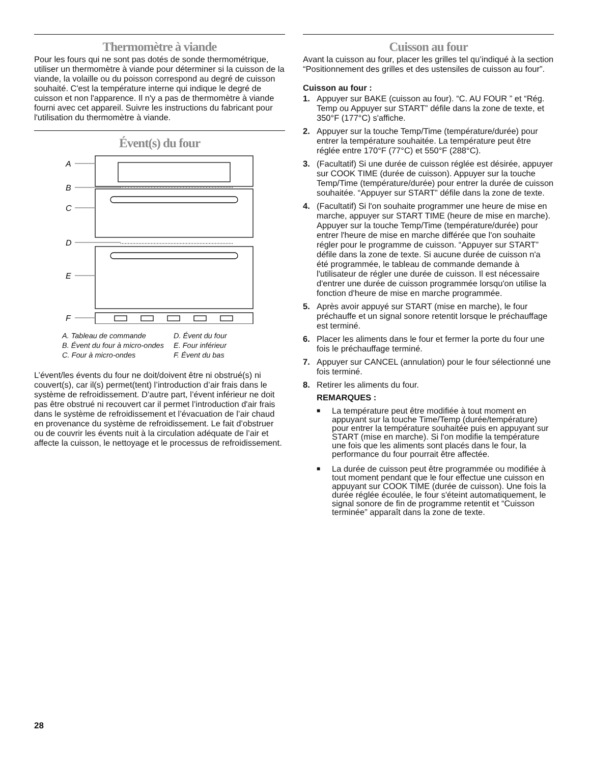Thermomètre à viande
Pour les fours qui ne sont pas dotés de sonde thermométrique, utiliser un thermomètre à viande pour déterminer si la cuisson de la viande, la volaille ou du poisson correspond au degré de cuisson souhaité. C'est la température interne qui indique le degré de cuisson et non l'apparence. Il n'y a pas de thermomètre à viande fourni avec cet appareil. Suivre les instructions du fabricant pour l'utilisation du thermomètre à viande.
Évent(s) du four
A
B
C
D
E
F
A. Tableau de commande
B. Évent du four à micro-ondes
C. Four à micro-ondes
D. Évent du four
E. Four inférieur
F. Évent du bas
L’évent/les évents du four ne doit/doivent être ni obstrué(s) ni couvert(s), car il(s) permet(tent) l’introduction d’air frais dans le système de refroidissement. D’autre part, l’évent inférieur ne doit pas être obstrué ni recouvert car il permet l’introduction d'air frais dans le système de refroidissement et l’évacuation de l’air chaud en provenance du système de refroidissement. Le fait d’obstruer ou de couvrir les évents nuit à la circulation adéquate de l’air et affecte la cuisson, le nettoyage et le processus de refroidissement.
Cuisson au four
Avant la cuisson au four, placer les grilles tel qu’indiqué à la section “Positionnement des grilles et des ustensiles de cuisson au four”.
Cuisson au four :
1. Appuyer sur BAKE (cuisson au four). “C. AU FOUR ” et “Rég. Temp ou Appuyer sur START” défile dans la zone de texte, et 350°F (177°C) s'affiche.
2. Appuyer sur la touche Temp/Time (température/durée) pour entrer la température souhaitée. La température peut être réglée entre 170°F (77°C) et 550°F (288°C).
3. (Facultatif) Si une durée de cuisson réglée est désirée, appuyer sur COOK TIME (durée de cuisson). Appuyer sur la touche Temp/Time (température/durée) pour entrer la durée de cuisson souhaitée. “Appuyer sur START” défile dans la zone de texte.
4. (Facultatif) Si l'on souhaite programmer une heure de mise en marche, appuyer sur START TIME (heure de mise en marche). Appuyer sur la touche Temp/Time (température/durée) pour entrer l'heure de mise en marche différée que l'on souhaite régler pour le programme de cuisson. “Appuyer sur START” défile dans la zone de texte. Si aucune durée de cuisson n'a été programmée, le tableau de commande demande à l'utilisateur de régler une durée de cuisson. Il est nécessaire d'entrer une durée de cuisson programmée lorsqu'on utilise la fonction d'heure de mise en marche programmée.
5. Après avoir appuyé sur START (mise en marche), le four préchauffe et un signal sonore retentit lorsque le préchauffage est terminé.
6. Placer les aliments dans le four et fermer la porte du four une fois le préchauffage terminé.
7. Appuyer sur CANCEL (annulation) pour le four sélectionné une fois terminé.
8. Retirer les aliments du four.
REMARQUES :
■ La température peut être modifiée à tout moment en appuyant sur la touche Time/Temp (durée/température) pour entrer la température souhaitée puis en appuyant sur START (mise en marche). Si l'on modifie la température une fois que les aliments sont placés dans le four, la performance du four pourrait être affectée.
■ La durée de cuisson peut être programmée ou modifiée à tout moment pendant que le four effectue une cuisson en appuyant sur COOK TIME (durée de cuisson). Une fois la durée réglée écoulée, le four s'éteint automatiquement, le signal sonore de fin de programme retentit et “Cuisson terminée” apparaît dans la zone de texte.
28